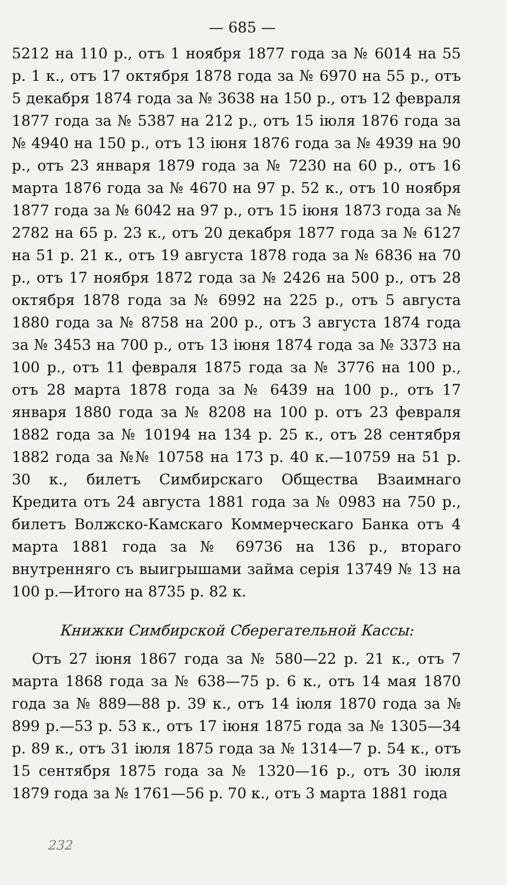— 685 —
5212 на 110 р., отъ 1 ноября 1877 года за № 6014 на 55 р. 1 к., отъ 17 октября 1878 года за № 6970 на 55 р., отъ 5 декабря 1874 года за № 3638 на 150 р., отъ 12 февраля 1877 года за № 5387 на 212 р., отъ 15 іюля 1876 года за № 4940 на 150 р., отъ 13 іюня 1876 года за № 4939 на 90 р., отъ 23 января 1879 года за № 7230 на 60 р., отъ 16 марта 1876 года за № 4670 на 97 р. 52 к., отъ 10 ноября 1877 года за № 6042 на 97 р., отъ 15 іюня 1873 года за № 2782 на 65 р. 23 к., отъ 20 декабря 1877 года за № 6127 на 51 р. 21 к., отъ 19 августа 1878 года за № 6836 на 70 р., отъ 17 ноября 1872 года за № 2426 на 500 р., отъ 28 октября 1878 года за № 6992 на 225 р., отъ 5 августа 1880 года за № 8758 на 200 р., отъ 3 августа 1874 года за № 3453 на 700 р., отъ 13 іюня 1874 года за № 3373 на 100 р., отъ 11 февраля 1875 года за № 3776 на 100 р., отъ 28 марта 1878 года за № 6439 на 100 р., отъ 17 января 1880 года за № 8208 на 100 р. отъ 23 февраля 1882 года за № 10194 на 134 р. 25 к., отъ 28 сентября 1882 года за №№ 10758 на 173 р. 40 к.—10759 на 51 р. 30 к., билетъ Симбирскаго Общества Взаимнаго Кредита отъ 24 августа 1881 года за № 0983 на 750 р., билетъ Волжско-Камскаго Коммерческаго Банка отъ 4 марта 1881 года за № 69736 на 136 р., втораго внутренняго съ выигрышами займа серія 13749 № 13 на 100 р.—Итого на 8735 р. 82 к.
Книжки Симбирской Сберегательной Кассы:
Отъ 27 іюня 1867 года за № 580—22 р. 21 к., отъ 7 марта 1868 года за № 638—75 р. 6 к., отъ 14 мая 1870 года за № 889—88 р. 39 к., отъ 14 іюля 1870 года за № 899 р.—53 р. 53 к., отъ 17 іюня 1875 года за № 1305—34 р. 89 к., отъ 31 іюля 1875 года за № 1314—7 р. 54 к., отъ 15 сентября 1875 года за № 1320—16 р., отъ 30 іюля 1879 года за № 1761—56 р. 70 к., отъ 3 марта 1881 года
232